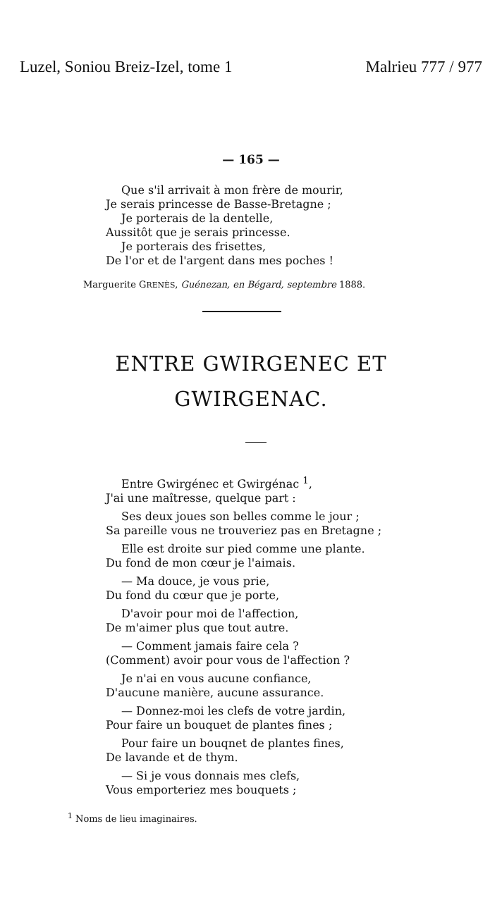Luzel, Soniou Breiz-Izel, tome 1 Malrieu 777 / 977
— 165 —
Que s'il arrivait à mon frère de mourir,
Je serais princesse de Basse-Bretagne ;
Je porterais de la dentelle,
Aussitôt que je serais princesse.
Je porterais des frisettes,
De l'or et de l'argent dans mes poches !
Marguerite GRENÈS, Guénezan, en Bégard, septembre 1888.
ENTRE GWIRGENEC ET
GWIRGENAC.
Entre Gwirgénec et Gwirgénac <sup>1</sup>,
J'ai une maîtresse, quelque part :
Ses deux joues son belles comme le jour ;
Sa pareille vous ne trouveriez pas en Bretagne ;
Elle est droite sur pied comme une plante.
Du fond de mon cœur je l'aimais.
— Ma douce, je vous prie,
Du fond du cœur que je porte,
D'avoir pour moi de l'affection,
De m'aimer plus que tout autre.
— Comment jamais faire cela ?
(Comment) avoir pour vous de l'affection ?
Je n'ai en vous aucune confiance,
D'aucune manière, aucune assurance.
— Donnez-moi les clefs de votre jardin,
Pour faire un bouquet de plantes fines ;
Pour faire un bouqnet de plantes fines,
De lavande et de thym.
— Si je vous donnais mes clefs,
Vous emporteriez mes bouquets ;
<sup>1</sup> Noms de lieu imaginaires.